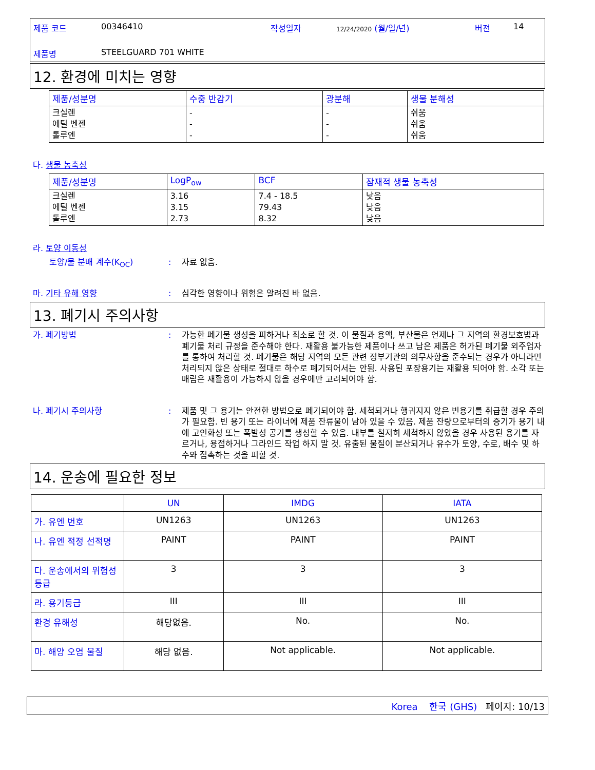| 제품 코드 | 00346410 | 작성일자 | 12/24/2020 (월/일/년) | 버젼 | 14 |
| 제품명 | STEELGUARD 701 WHITE | | | | |
12. 환경에 미치는 영향
| 제품/성분명 | 수중 반감기 | 광분해 | 생물 분해성 |
| --- | --- | --- | --- |
| 크실렌 에틸 벤젠 톨루엔 | - - - | - - - | 쉬움 쉬움 쉬움 |
다. 생물 농축성
| 제품/성분명 | LogP<sub>ow</sub> | BCF | 잠재적 생물 농축성 |
| --- | --- | --- | --- |
| 크실렌 에틸 벤젠 톨루엔 | 3.16 3.15 2.73 | 7.4 - 18.5 79.43 8.32 | 낮음 낮음 낮음 |
라. 토양 이동성
토양/물 분배 계수(K<sub>OC</sub>) : 자료 없음.
마. 기타 유해 영향 : 심각한 영향이나 위험은 알려진 바 없음.
13. 폐기시 주의사항
가. 폐기방법 : 가능한 폐기물 생성을 피하거나 최소로 할 것. 이 물질과 용액, 부산물은 언제나 그 지역의 환경보호법과 폐기물 처리 규정을 준수해야 한다. 재활용 불가능한 제품이나 쓰고 남은 제품은 허가된 폐기물 외주업자를 통하여 처리할 것. 폐기물은 해당 지역의 모든 관련 정부기관의 의무사항을 준수되는 경우가 아니라면 처리되지 않은 상태로 절대로 하수로 폐기되어서는 안됨. 사용된 포장용기는 재활용 되어야 함. 소각 또는 매립은 재활용이 가능하지 않을 경우에만 고려되어야 함.
나. 폐기시 주의사항 : 제품 및 그 용기는 안전한 방법으로 폐기되어야 함. 세척되거나 행궈지지 않은 빈용기를 취급할 경우 주의가 필요함. 빈 용기 또는 라이너에 제품 잔류물이 남아 있을 수 있음. 제품 잔량으로부터의 증기가 용기 내에 고인화성 또는 폭발성 공기를 생성할 수 있음. 내부를 철저히 세척하지 않았을 경우 사용된 용기를 자르거나, 용접하거나 그라인드 작업 하지 말 것. 유출된 물질이 분산되거나 유수가 토양, 수로, 배수 및 하수와 접촉하는 것을 피할 것.
14. 운송에 필요한 정보
| | UN | IMDG | IATA |
| --- | --- | --- | --- |
| 가. 유엔 번호 | UN1263 | UN1263 | UN1263 |
| 나. 유엔 적정 선적명 | PAINT | PAINT | PAINT |
| 다. 운송에서의 위험성 등급 | 3 | 3 | 3 |
| 라. 용기등급 | III | III | III |
| 환경 유해성 | 해당없음. | No. | No. |
| 마. 해양 오염 물질 | 해당 없음. | Not applicable. | Not applicable. |
Korea 한국 (GHS) 페이지: 10/13